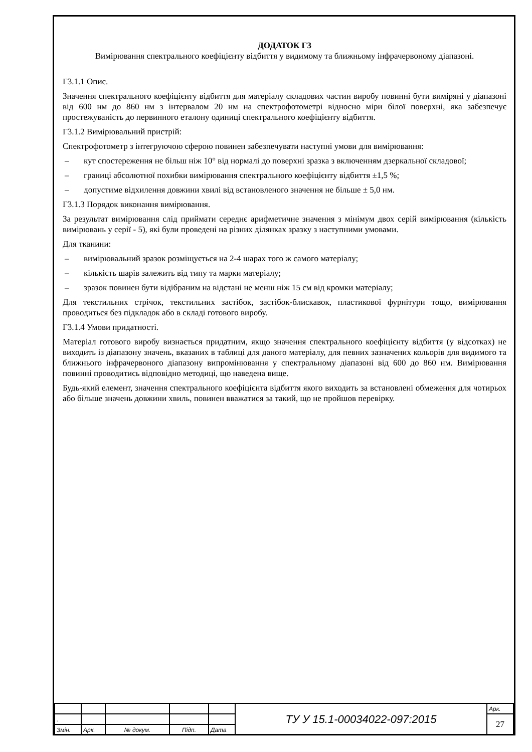ДОДАТОК Г3
Вимірювання спектрального коефіцієнту відбиття у видимому та ближньому інфрачервоному діапазоні.
Г3.1.1 Опис.
Значення спектрального коефіцієнту відбиття для матеріалу складових частин виробу повинні бути виміряні у діапазоні від 600 нм до 860 нм з інтервалом 20 нм на спектрофотометрі відносно міри білої поверхні, яка забезпечує простежуваність до первинного еталону одиниці спектрального коефіцієнту відбиття.
Г3.1.2 Вимірювальний пристрій:
Спектрофотометр з інтегруючою сферою повинен забезпечувати наступні умови для вимірювання:
– кут спостереження не більш ніж 10° від нормалі до поверхні зразка з включенням дзеркальної складової;
– границі абсолютної похибки вимірювання спектрального коефіцієнту відбиття ±1,5 %;
– допустиме відхилення довжини хвилі від встановленого значення не більше ± 5,0 нм.
Г3.1.3 Порядок виконання вимірювання.
За результат вимірювання слід приймати середнє арифметичне значення з мінімум двох серій вимірювання (кількість вимірювань у серії - 5), які були проведені на різних ділянках зразку з наступними умовами.
Для тканини:
– вимірювальний зразок розміщується на 2-4 шарах того ж самого матеріалу;
– кількість шарів залежить від типу та марки матеріалу;
– зразок повинен бути відібраним на відстані не менш ніж 15 см від кромки матеріалу;
Для текстильних стрічок, текстильних застібок, застібок-блискавок, пластикової фурнітури тощо, вимірювання проводиться без підкладок або в складі готового виробу.
Г3.1.4 Умови придатності.
Матеріал готового виробу визнається придатним, якщо значення спектрального коефіцієнту відбиття (у відсотках) не виходить із діапазону значень, вказаних в таблиці для даного матеріалу, для певних зазначених кольорів для видимого та ближнього інфрачервоного діапазону випромінювання у спектральному діапазоні від 600 до 860 нм. Вимірювання повинні проводитись відповідно методиці, що наведена вище.
Будь-який елемент, значення спектрального коефіцієнта відбиття якого виходить за встановлені обмеження для чотирьох або більше значень довжини хвиль, повинен вважатися за такий, що не пройшов перевірку.
| | | | | | ТУ У 15.1-00034022-097:2015 | Арк. |
| . | | | | | | 27 |
| Змін. | Арк. | № докум. | Підп. | Дата | | |